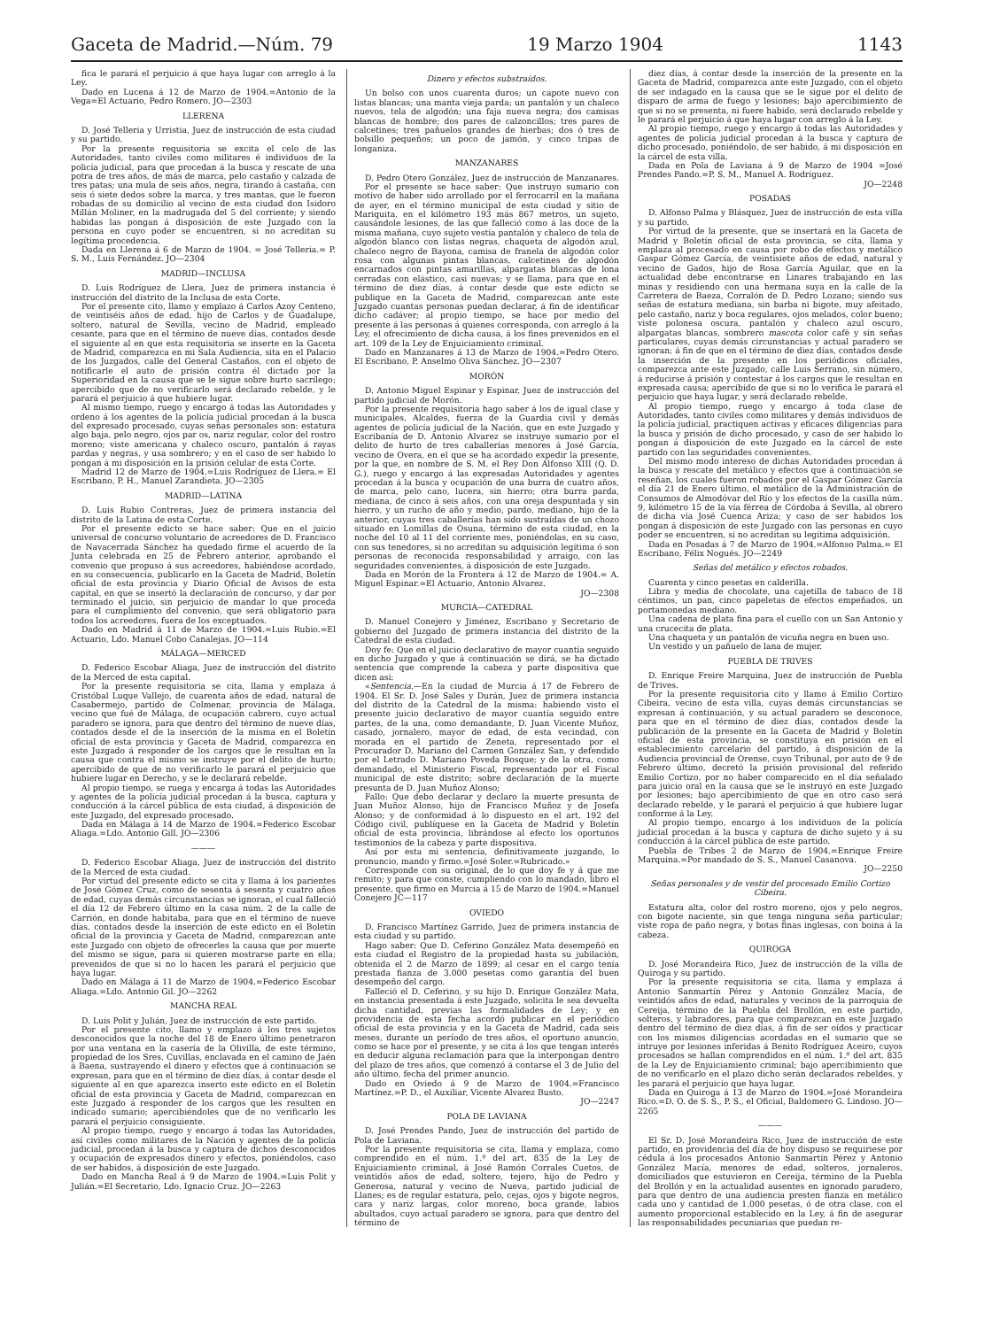Gaceta de Madrid.—Núm. 79 19 Marzo 1904 1143
fica le parará el perjuicio á que haya lugar con arreglo á la Ley.
Dado en Lucena á 12 de Marzo de 1904.=Antonio de la Vega=El Actuario, Pedro Romero. JO—2303
LLERENA
D. José Telleria y Urristia, Juez de instrucción de esta ciudad y su partido.
Por la presente requisitoria se excita el celo de las Autoridades, tanto civiles como militares é individuos de la policía judicial, para que procedan á la busca y rescate de una potra de tres años, de más de marca, pelo castaño y calzada de tres patas; una mula de seis años, negra, tirando á castaña, con seis ó siete dedos sobre la marca, y tres mantas, que le fueron robadas de su domicilio al vecino de esta ciudad don Isidoro Millán Moliner, en la madrugada del 5 del corriente; y siendo habidas las pongan á disposición de este Juzgado con la persona en cuyo poder se encuentren, si no acreditan su legítima procedencia.
Dada en Llerena á 6 de Marzo de 1904. = José Telleria.= P. S. M., Luis Fernández. JO—2304
MADRID—INCLUSA
D. Luis Rodríguez de Llera, Juez de primera instancia é instrucción del distrito de la Inclusa de esta Corte.
Por el presente cito, llamo y emplazo á Carlos Azoy Centeno, de veintiséis años de edad, hijo de Carlos y de Guadalupe, soltero, natural de Sevilla, vecino de Madrid, empleado cesante, para que en el término de nueve días, contados desde el siguiente al en que esta requisitoria se inserte en la Gaceta de Madrid, comparezca en mi Sala Audiencia, sita en el Palacio de los Juzgados, calle del General Castaños, con el objeto de notificarle el auto de prisión contra él dictado por la Superioridad en la causa que se le sigue sobre hurto sacrílego; apercibido que de no verificarlo será declarado rebelde, y le parará el perjuicio á que hubiere lugar.
Al mismo tiempo, ruego y encargo á todas las Autoridades y ordeno á los agentes de la policía judicial procedan á la busca del expresado procesado, cuyas señas personales son: estatura algo baja, pelo negro, ojos par os, nariz regular, color del rostro moreno; viste americana y chaleco oscuro, pantalón á rayas pardas y negras, y usa sombrero; y en el caso de ser habido lo pongan á mi disposición en la prisión celular de esta Corte.
Madrid 12 de Marzo de 1904.=Luis Rodríguez de Llera.= El Escribano, P. H., Manuel Zarandieta. JO—2305
MADRID—LATINA
D. Luis Rubio Contreras, Juez de primera instancia del distrito de la Latina de esta Corte.
Por el presente edicto se hace saber: Que en el juicio universal de concurso voluntario de acreedores de D. Francisco de Navacerrada Sánchez ha quedado firme el acuerdo de la Junta celebrada en 25 de Febrero anterior, aprobando el convenio que propuso á sus acreedores, habiéndose acordado, en su consecuencia, publicarlo en la Gaceta de Madrid, Boletín oficial de esta provincia y Diario Oficial de Avisos de esta capital, en que se insertó la declaración de concurso, y dar por terminado el juicio, sin perjuicio de mandar lo que proceda para el cumplimiento del convenio, que será obligatorio para todos los acreedores, fuera de los exceptuados.
Dado en Madrid á 11 de Marzo de 1904.=Luis Rubio.=El Actuario, Ldo. Manuel Cobo Canalejas. JO—114
MÁLAGA—MERCED
D. Federico Escobar Aliaga, Juez de instrucción del distrito de la Merced de esta capital.
Por la presente requisitoria se cita, llama y emplaza á Cristóbal Luque Vallejo, de cuarenta años de edad, natural de Casabermejo, partido de Colmenar, provincia de Málaga, vecino que fué de Málaga, de ocupación cabrero, cuyo actual paradero se ignora, para que dentro del término de nueve días, contados desde el de la inserción de la misma en el Boletín oficial de esta provincia y Gaceta de Madrid, comparezca en este Juzgado á responder de los cargos que le resultan en la causa que contra el mismo se instruye por el delito de hurto; apercibido de que de no verificarlo le parará el perjuicio que hubiere lugar en Derecho, y se le declarará rebelde.
Al propio tiempo, se ruega y encarga á todas las Autoridades y agentes de la policía judicial procedan á la busca, captura y conducción á la cárcel pública de esta ciudad, á disposición de este Juzgado, del expresado procesado.
Dada en Málaga á 14 de Marzo de 1904.=Federico Escobar Aliaga.=Ldo. Antonio Gill. JO—2306
———
D. Federico Escobar Aliaga, Juez de instrucción del distrito de la Merced de esta ciudad.
Por virtud del presente edicto se cita y llama á los parientes de José Gómez Cruz, como de sesenta á sesenta y cuatro años de edad, cuyas demás circunstancias se ignoran, el cual falleció el día 12 de Febrero último en la casa núm. 2 de la calle de Carrión, en donde habitaba, para que en el término de nueve días, contados desde la inserción de este edicto en el Boletín oficial de la provincia y Gaceta de Madrid, comparezcan ante este Juzgado con objeto de ofrecerles la causa que por muerte del mismo se sigue, para si quieren mostrarse parte en ella; prevenidos de que si no lo hacen les parará el perjuicio que haya lugar.
Dado en Málaga á 11 de Marzo de 1904.=Federico Escobar Aliaga.=Ldo. Antonio Gil. JO—2262
MANCHA REAL
D. Luis Polit y Julián, Juez de instrucción de este partido.
Por el presente cito, llamo y emplazo á los tres sujetos desconocidos que la noche del 18 de Enero último penetraron por una ventana en la casería de la Olivilla, de este término, propiedad de los Sres. Cuvillas, enclavada en el camino de Jaén á Baena, sustrayendo el dinero y efectos que á continuación se expresan, para que en el término de diez días, á contar desde el siguiente al en que aparezca inserto este edicto en el Boletín oficial de esta provincia y Gaceta de Madrid, comparezcan en este Juzgado á responder de los cargos que les resulten en indicado sumario; apercibiéndoles que de no verificarlo les parará el perjuicio consiguiente.
Al propio tiempo, ruego y encargo á todas las Autoridades, así civiles como militares de la Nación y agentes de la policía judicial, procedan á la busca y captura de dichos desconocidos y ocupación de expresados dinero y efectos, poniéndolos, caso de ser habidos, á disposición de este Juzgado.
Dado en Mancha Real á 9 de Marzo de 1904.=Luis Polit y Julián.=El Secretario, Ldo. Ignacio Cruz. JO—2263
Dinero y efectos substraídos.
Un bolso con unos cuarenta duros; un capote nuevo con listas blancas; una manta vieja parda; un pantalón y un chaleco nuevos, tela de algodón; una faja nueva negra; dos camisas blancas de hombre; dos pares de calzoncillos; tres pares de calcetines; tres pañuelos grandes de hierbas; dos ó tres de bolsillo pequeños; un poco de jamón, y cinco tripas de longaniza.
MANZANARES
D. Pedro Otero González, Juez de instrucción de Manzanares.
Por el presente se hace saber: Que instruyo sumario con motivo de haber sido arrollado por el ferrocarril en la mañana de ayer, en el término municipal de esta ciudad y sitio de Mariquita, en el kilómetro 193 más 867 metros, un sujeto, causándole lesiones, de las que falleció como á las doce de la misma mañana, cuyo sujeto vestía pantalón y chaleco de tela de algodón blanco con listas negras, chaqueta de algodón azul, chaleco negro de Bayona, camisa de franela de algodón color rosa con algunas pintas blancas, calcetines de algodón encarnados con pintas amarillas, alpargatas blancas de lona cerradas con elástico, casi nuevas; y se llama, para que en el término de diez días, á contar desde que este edicto se publique en la Gaceta de Madrid, comparezcan ante este Juzgado cuantas personas puedan declarar, á fin de identificar dicho cadáver; al propio tiempo, se hace por medio del presente á las personas á quienes corresponda, con arreglo á la Ley, el ofrecimiento de dicha causa, á los fines prevenidos en el art. 109 de la Ley de Enjuiciamiento criminal.
Dado en Manzanares á 13 de Marzo de 1904.=Pedro Otero. El Escribano, P. Anselmo Oliva Sánchez. JO—2307
MORÓN
D. Antonio Miguel Espinar y Espinar, Juez de instrucción del partido judicial de Morón.
Por la presente requisitoria hago saber á los de igual clase y municipales, Alcaldes, fuerza de la Guardia civil y demás agentes de policía judicial de la Nación, que en este Juzgado y Escribanía de D. Antonio Alvarez se instruye sumario por el delito de hurto de tres caballerías menores á José García, vecino de Overa, en el que se ha acordado expedir la presente, por la que, en nombre de S. M. el Rey Don Alfonso XIII (Q. D. G.), ruego y encargo á las expresadas Autoridades y agentes procedan á la busca y ocupación de una burra de cuatro años, de marca, pelo cano, lucera, sin hierro; otra burra parda, mediana, de cinco á seis años, con una oreja despuntada y sin hierro, y un rucho de año y medio, pardo, mediano, hijo de la anterior, cuyas tres caballerías han sido sustraídas de un chozo situado en Lomillas de Osuna, término de esta ciudad, en la noche del 10 al 11 del corriente mes, poniéndolas, en su caso, con sus tenedores, si no acreditan su adquisición legítima ó son personas de reconocida responsabilidad y arraigo, con las seguridades convenientes, á disposición de este Juzgado.
Dada en Morón de la Frontera á 12 de Marzo de 1904.= A. Miguel Espinar.=El Actuario, Antonio Alvarez.
JO—2308
MURCIA—CATEDRAL
D. Manuel Conejero y Jiménez, Escribano y Secretario de gobierno del Juzgado de primera instancia del distrito de la Catedral de esta ciudad.
Doy fe: Que en el juicio declarativo de mayor cuantía seguido en dicho Juzgado y que á continuación se dirá, se ha dictado sentencia que comprende la cabeza y parte dispositiva que dicen así:
«Sentencia.—En la ciudad de Murcia á 17 de Febrero de 1904. El Sr. D. José Sales y Durán, Juez de primera instancia del distrito de la Catedral de la misma: habiendo visto el presente juicio declarativo de mayor cuantía seguido entre partes, de la una, como demandante, D. Juan Vicente Muñoz, casado, jornalero, mayor de edad, de esta vecindad, con morada en el partido de Zeneta, representado por el Procurador D. Mariano del Carmen González San, y defendido por el Letrado D. Mariano Poveda Bosque; y de la otra, como demandado, el Ministerio Fiscal, representado por el Fiscal municipal de este distrito; sobre declaración de la muerte presunta de D. Juan Muñoz Alonso;
Fallo: Que debo declarar y declaro la muerte presunta de Juan Muñoz Alonso, hijo de Francisco Muñoz y de Josefa Alonso; y de conformidad á lo dispuesto en el art. 192 del Código civil, publíquese en la Gaceta de Madrid y Boletín oficial de esta provincia, librándose al efecto los oportunos testimonios de la cabeza y parte dispositiva.
Así por esta mi sentencia, definitivamente juzgando, lo pronuncio, mando y firmo.=José Soler.=Rubricado.»
Corresponde con su original, de lo que doy fe y á que me remito; y para que conste, cumpliendo con lo mandado, libro el presente, que firmo en Murcia á 15 de Marzo de 1904.=Manuel Conejero JC—117
OVIEDO
D. Francisco Martínez Garrido, Juez de primera instancia de esta ciudad y su partido.
Hago saber: Que D. Ceferino González Mata desempeñó en esta ciudad el Registro de la propiedad hasta su jubilación, obtenida el 2 de Marzo de 1899; al cesar en el cargo tenía prestada fianza de 3.000 pesetas como garantía del buen desempeño del cargo.
Falleció el D. Ceferino, y su hijo D. Enrique González Mata, en instancia presentada á este Juzgado, solicita le sea devuelta dicha cantidad, previas las formalidades de Ley; y en providencia de esta fecha acordó publicar en el periódico oficial de esta provincia y en la Gaceta de Madrid, cada seis meses, durante un período de tres años, el oportuno anuncio, como se hace por el presente, y se cita á los que tengan interés en deducir alguna reclamación para que la interpongan dentro del plazo de tres años, que comenzó á contarse el 3 de Julio del año último, fecha del primer anuncio.
Dado en Oviedo á 9 de Marzo de 1904.=Francisco Martínez.=P. D., el Auxiliar, Vicente Alvarez Busto.
JO—2247
POLA DE LAVIANA
D. José Prendes Pando, Juez de instrucción del partido de Pola de Laviana.
Por la presente requisitoria se cita, llama y emplaza, como comprendido en el núm. 1.º del art. 835 de la Ley de Enjuiciamiento criminal, á José Ramón Corrales Cuetos, de veintidós años de edad, soltero, tejero, hijo de Pedro y Generosa, natural y vecino de Nueva, partido judicial de Llanes; es de regular estatura, pelo, cejas, ojos y bigote negros, cara y nariz largas, color moreno, boca grande, labios abultados, cuyo actual paradero se ignora, para que dentro del término de
diez días, á contar desde la inserción de la presente en la Gaceta de Madrid, comparezca ante este Juzgado, con el objeto de ser indagado en la causa que se le sigue por el delito de disparo de arma de fuego y lesiones; bajo apercibimiento de que si no se presenta, ni fuere habido, será declarado rebelde y le parará el perjuicio á que haya lugar con arreglo á la Ley.
Al propio tiempo, ruego y encargo á todas las Autoridades y agentes de policía judicial procedan á la busca y captura de dicho procesado, poniéndolo, de ser habido, á mi disposición en la cárcel de esta villa.
Dada en Pola de Laviana á 9 de Marzo de 1904 =José Prendes Pando.=P. S. M., Manuel A. Rodríguez.
JO—2248
POSADAS
D. Alfonso Palma y Blásquez, Juez de instrucción de esta villa y su partido.
Por virtud de la presente, que se insertará en la Gaceta de Madrid y Boletín oficial de esta provincia, se cita, llama y emplaza al procesado en causa por robo de efectos y metálico Gaspar Gómez García, de veintisiete años de edad, natural y vecino de Gados, hijo de Rosa García Aguilar, que en la actualidad debe encontrarse en Linares trabajando en las minas y residiendo con una hermana suya en la calle de la Carretera de Baeza, Corralón de D. Pedro Lozano; siendo sus señas de estatura mediana, sin barba ni bigote, muy afeitado, pelo castaño, nariz y boca regulares, ojos melados, color bueno; viste polonesa oscura, pantalón y chaleco azul oscuro, alpargatas blancas, sombrero mascota color café y sin señas particulares, cuyas demás circunstancias y actual paradero se ignoran; á fin de que en el término de diez días, contados desde la inserción de la presente en los periódicos oficiales, comparezca ante este Juzgado, calle Luis Serrano, sin número, á reducirse á prisión y contestar á los cargos que le resultan en expresada causa; apercibido de que si no lo verifica le parará el perjuicio que haya lugar, y será declarado rebelde.
Al propio tiempo, ruego y encargo á toda clase de Autoridades, tanto civiles como militares y demás individuos de la policía judicial, practiquen activas y eficaces diligencias para la busca y prisión de dicho procesado, y caso de ser habido lo pongan á disposición de este Juzgado en la cárcel de este partido con las seguridades convenientes.
Del mismo modo intereso de dichas Autoridades procedan á la busca y rescate del metálico y efectos que á continuación se reseñan, los cuales fueron robados por el Gaspar Gómez García el día 21 de Enero último, el metálico de la Administración de Consumos de Almodóvar del Río y los efectos de la casilla núm. 9, kilómetro 15 de la vía férrea de Córdoba á Sevilla, al obrero de dicha vía José Cuenca Ariza; y caso de ser habidos los pongan á disposición de este Juzgado con las personas en cuyo poder se encuentren, si no acreditan su legítima adquisición.
Dada en Posadas á 7 de Marzo de 1904.=Alfonso Palma.= El Escribano, Félix Nogués. JO—2249
Señas del metálico y efectos robados.
Cuarenta y cinco pesetas en calderilla.
Libra y media de chocolate, una cajetilla de tabaco de 18 céntimos, un pan, cinco papeletas de efectos empeñados, un portamonedas mediano.
Una cadena de plata fina para el cuello con un San Antonio y una crucecita de plata.
Una chaqueta y un pantalón de vicuña negra en buen uso.
Un vestido y un pañuelo de lana de mujer.
PUEBLA DE TRIVES
D. Enrique Freire Marquina, Juez de instrucción de Puebla de Trives.
Por la presente requisitoria cito y llamo á Emilio Cortizo Cibeira, vecino de esta villa, cuyas demás circunstancias se expresan á continuación, y su actual paradero se desconoce, para que en el término de diez días, contados desde la publicación de la presente en la Gaceta de Madrid y Boletín oficial de esta provincia, se constituya en prisión en el establecimiento carcelario del partido, á disposición de la Audiencia provincial de Orense, cuyo Tribunal, por auto de 9 de Febrero último, decretó la prisión provisional del referido Emilio Cortizo, por no haber comparecido en el día señalado para juicio oral en la causa que se le instruyó en este Juzgado por lesiones; bajo apercibimiento de que en otro caso será declarado rebelde, y le parará el perjuicio á que hubiere lugar conforme á la Ley.
Al propio tiempo, encargo á los individuos de la policía judicial procedan á la busca y captura de dicho sujeto y á su conducción á la cárcel pública de este partido.
Puebla de Tribes 2 de Marzo de 1904.=Enrique Freire Marquina.=Por mandado de S. S., Manuel Casanova.
JO—2250
Señas personales y de vestir del procesado Emilio Cortizo Cibeira.
Estatura alta, color del rostro moreno, ojos y pelo negros, con bigote naciente, sin que tenga ninguna seña particular; viste ropa de paño negra, y botas finas inglesas, con boina á la cabeza.
QUIROGA
D. José Morandeira Rico, Juez de instrucción de la villa de Quiroga y su partido.
Por la presente requisitoria se cita, llama y emplaza á Antonio Sanmartín Pérez y Antonio González Macía, de veintidós años de edad, naturales y vecinos de la parroquia de Cereija, término de la Puebla del Brollón, en este partido, solteros, y labradores, para que comparezcan en este Juzgado dentro del término de diez días, á fin de ser oídos y practicar con los mismos diligencias acordadas en el sumario que se intruye por lesiones inferidas á Benito Rodríguez Aceiro, cuyos procesados se hallan comprendidos en el núm. 1.º del art. 835 de la Ley de Enjuiciamiento criminal; bajo apercibimiento que de no verificarlo en el plazo dicho serán declarados rebeldes, y les parará el perjuicio que haya lugar.
Dada en Quiroga á 13 de Marzo de 1904.=José Morandeira Rico.=D. O. de S. S., P. S., el Oficial, Baldomero G. Lindoso. JO—2265
———
El Sr. D. José Morandeira Rico, Juez de instrucción de este partido, en providencia del día de hoy dispuso se requiriese por cédula á los procesados Antonio Sanmartín Pérez y Antonio González Macía, menores de edad, solteros, jornaleros, domiciliados que estuvieron en Cereija, término de la Puebla del Brollón y en la actualidad ausentes en ignorado paradero, para que dentro de una audiencia presten fianza en metálico cada uno y cantidad de 1.000 pesetas, ó de otra clase, con el aumento proporcional establecido en la Ley, á fin de asegurar las responsabilidades pecuniarias que puedan re-